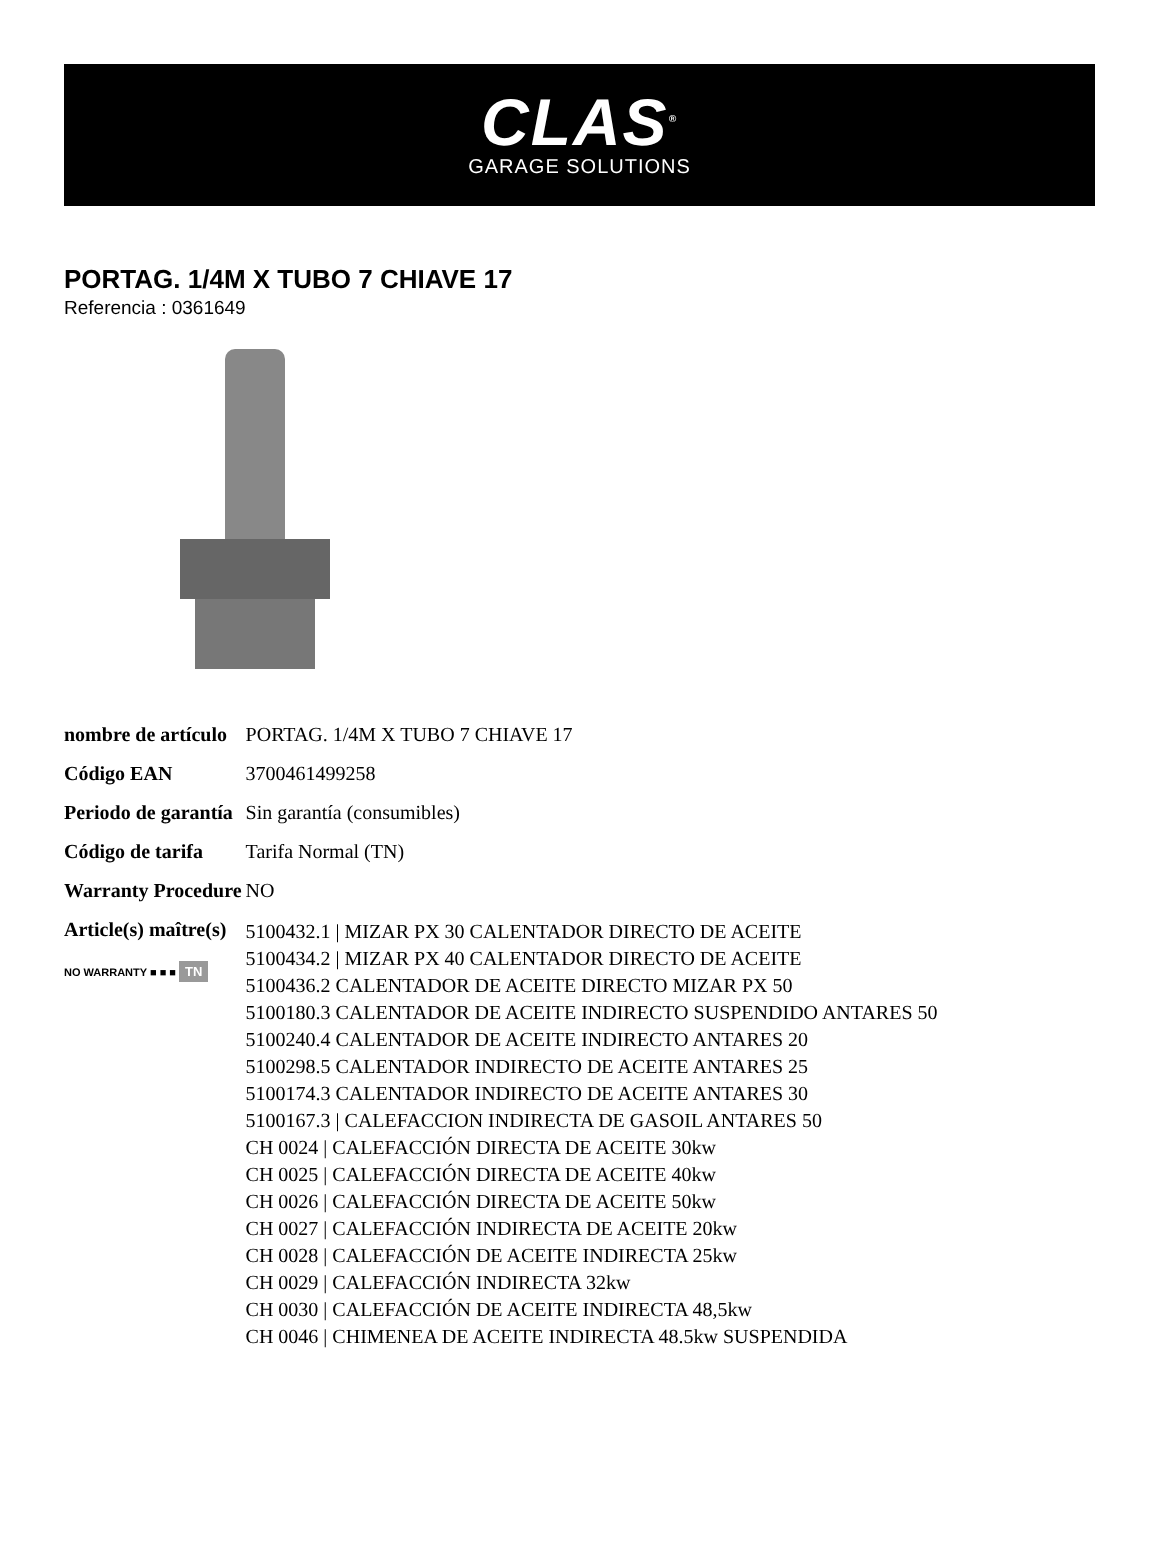CLAS<sup>®</sup>
GARAGE SOLUTIONS
PORTAG. 1/4M X TUBO 7 CHIAVE 17
Referencia : 0361649
| nombre de artículo | PORTAG. 1/4M X TUBO 7 CHIAVE 17 |
| Código EAN | 3700461499258 |
| Periodo de garantía | Sin garantía (consumibles) |
| Código de tarifa | Tarifa Normal (TN) |
| Warranty Procedure | NO |
| Article(s) maître(s) NO WARRANTY ■ ■ ■ TN | 5100432.1 / MIZAR PX 30 CALENTADOR DIRECTO DE ACEITE 5100434.2 / MIZAR PX 40 CALENTADOR DIRECTO DE ACEITE 5100436.2 CALENTADOR DE ACEITE DIRECTO MIZAR PX 50 5100180.3 CALENTADOR DE ACEITE INDIRECTO SUSPENDIDO ANTARES 50 5100240.4 CALENTADOR DE ACEITE INDIRECTO ANTARES 20 5100298.5 CALENTADOR INDIRECTO DE ACEITE ANTARES 25 5100174.3 CALENTADOR INDIRECTO DE ACEITE ANTARES 30 5100167.3 / CALEFACCION INDIRECTA DE GASOIL ANTARES 50 CH 0024 / CALEFACCIÓN DIRECTA DE ACEITE 30kw CH 0025 / CALEFACCIÓN DIRECTA DE ACEITE 40kw CH 0026 / CALEFACCIÓN DIRECTA DE ACEITE 50kw CH 0027 / CALEFACCIÓN INDIRECTA DE ACEITE 20kw CH 0028 / CALEFACCIÓN DE ACEITE INDIRECTA 25kw CH 0029 / CALEFACCIÓN INDIRECTA 32kw CH 0030 / CALEFACCIÓN DE ACEITE INDIRECTA 48,5kw CH 0046 / CHIMENEA DE ACEITE INDIRECTA 48.5kw SUSPENDIDA |